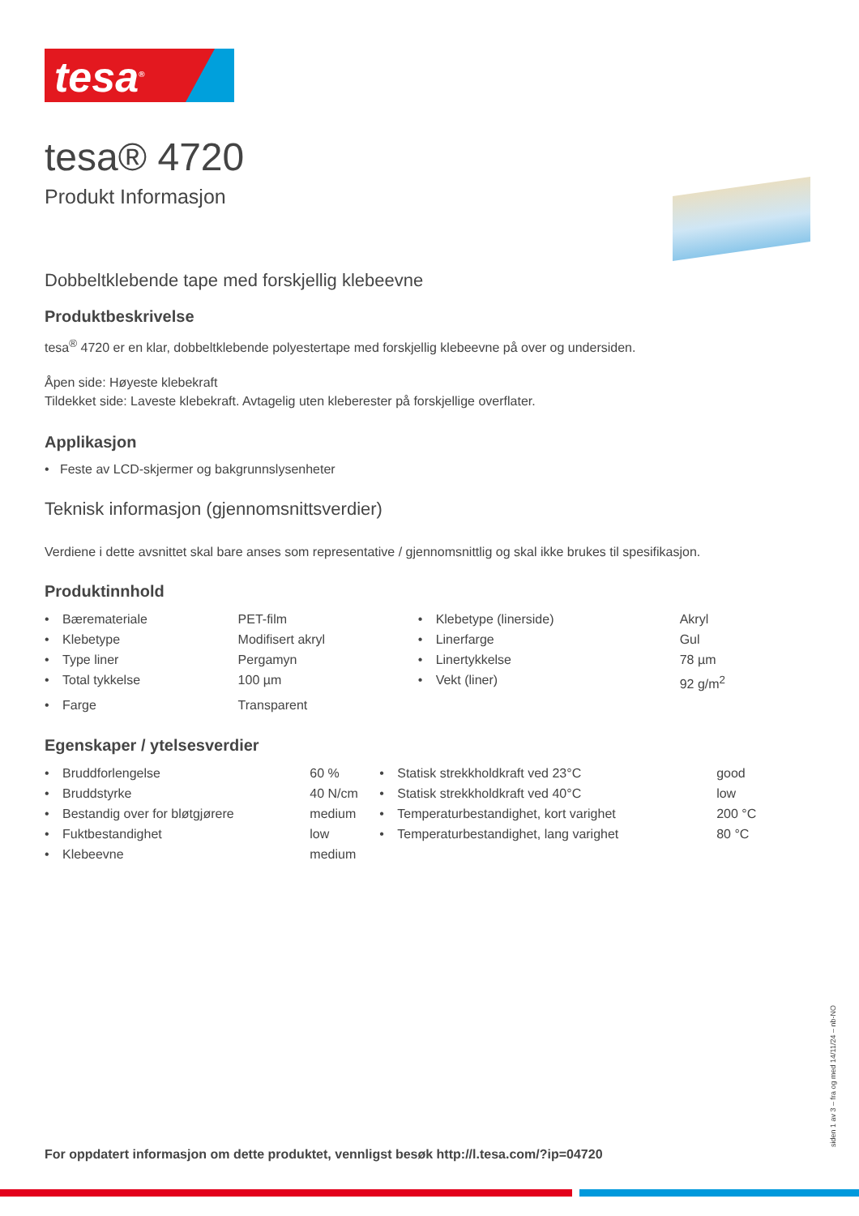tesa<sup>®</sup>
tesa® 4720
Produkt Informasjon
Dobbeltklebende tape med forskjellig klebeevne
Produktbeskrivelse
tesa<sup>®</sup> 4720 er en klar, dobbeltklebende polyestertape med forskjellig klebeevne på over og undersiden.
Åpen side: Høyeste klebekraft
Tildekket side: Laveste klebekraft. Avtagelig uten kleberester på forskjellige overflater.
Applikasjon
• Feste av LCD-skjermer og bakgrunnslysenheter
Teknisk informasjon (gjennomsnittsverdier)
Verdiene i dette avsnittet skal bare anses som representative / gjennomsnittlig og skal ikke brukes til spesifikasjon.
Produktinnhold
| • | Bæremateriale | PET-film | • | Klebetype (linerside) | Akryl |
| • | Klebetype | Modifisert akryl | • | Linerfarge | Gul |
| • | Type liner | Pergamyn | • | Linertykkelse | 78 µm |
| • | Total tykkelse | 100 µm | • | Vekt (liner) | 92 g/m<sup>2</sup> |
| • | Farge | Transparent | | | |
Egenskaper / ytelsesverdier
| • | Bruddforlengelse | 60 % | • | Statisk strekkholdkraft ved 23°C | good |
| • | Bruddstyrke | 40 N/cm | • | Statisk strekkholdkraft ved 40°C | low |
| • | Bestandig over for bløtgjørere | medium | • | Temperaturbestandighet, kort varighet | 200 °C |
| • | Fuktbestandighet | low | • | Temperaturbestandighet, lang varighet | 80 °C |
| • | Klebeevne | medium | | | |
For oppdatert informasjon om dette produktet, vennligst besøk http://l.tesa.com/?ip=04720
siden 1 av 3 – fra og med 14/11/24 – nb-NO